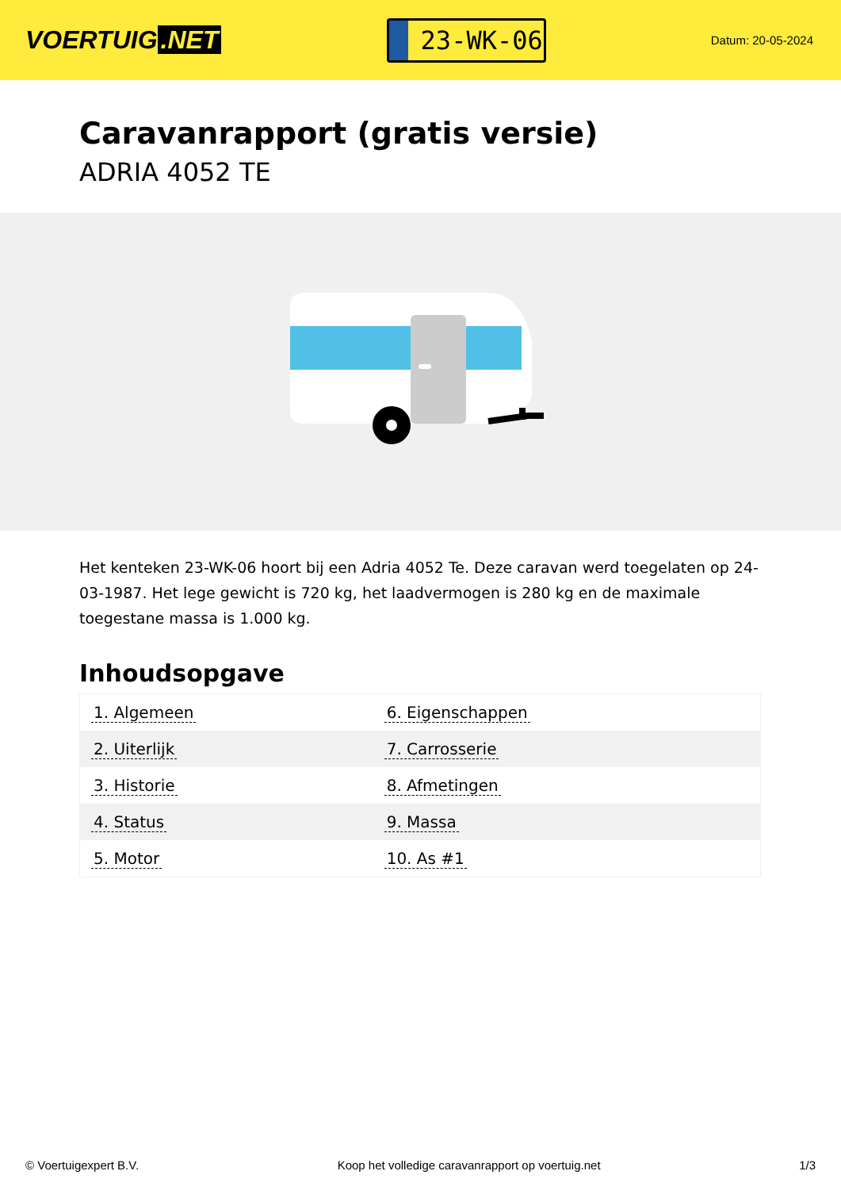VOERTUIG.NET
23-WK-06
Datum: 20-05-2024
Caravanrapport (gratis versie)
ADRIA 4052 TE
Het kenteken 23-WK-06 hoort bij een Adria 4052 Te. Deze caravan werd toegelaten op 24-03-1987. Het lege gewicht is 720 kg, het laadvermogen is 280 kg en de maximale toegestane massa is 1.000 kg.
Inhoudsopgave
| 1. Algemeen | 6. Eigenschappen |
| 2. Uiterlijk | 7. Carrosserie |
| 3. Historie | 8. Afmetingen |
| 4. Status | 9. Massa |
| 5. Motor | 10. As #1 |
© Voertuigexpert B.V. Koop het volledige caravanrapport op voertuig.net
1/3